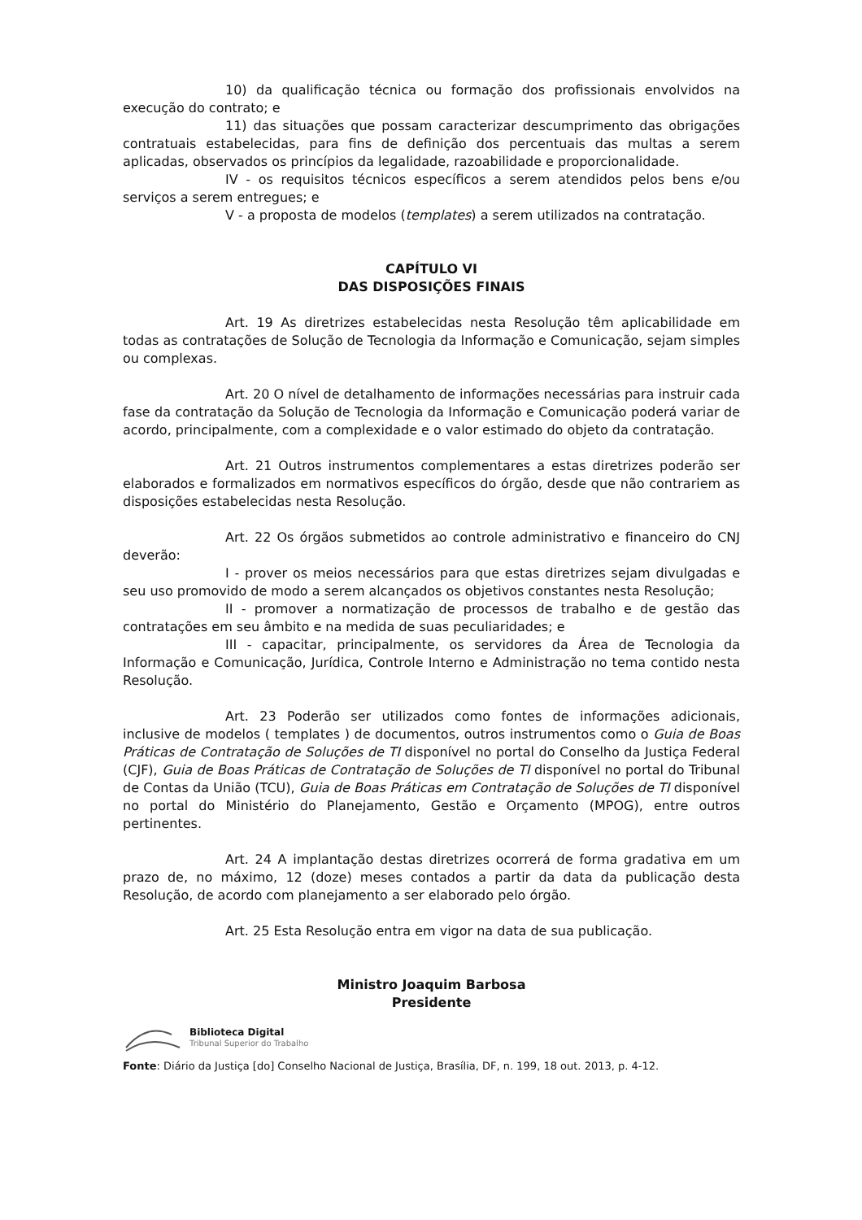10) da qualificação técnica ou formação dos profissionais envolvidos na execução do contrato; e
11) das situações que possam caracterizar descumprimento das obrigações contratuais estabelecidas, para fins de definição dos percentuais das multas a serem aplicadas, observados os princípios da legalidade, razoabilidade e proporcionalidade.
IV - os requisitos técnicos específicos a serem atendidos pelos bens e/ou serviços a serem entregues; e
V - a proposta de modelos (templates) a serem utilizados na contratação.
CAPÍTULO VI
DAS DISPOSIÇÕES FINAIS
Art. 19 As diretrizes estabelecidas nesta Resolução têm aplicabilidade em todas as contratações de Solução de Tecnologia da Informação e Comunicação, sejam simples ou complexas.
Art. 20 O nível de detalhamento de informações necessárias para instruir cada fase da contratação da Solução de Tecnologia da Informação e Comunicação poderá variar de acordo, principalmente, com a complexidade e o valor estimado do objeto da contratação.
Art. 21 Outros instrumentos complementares a estas diretrizes poderão ser elaborados e formalizados em normativos específicos do órgão, desde que não contrariem as disposições estabelecidas nesta Resolução.
Art. 22 Os órgãos submetidos ao controle administrativo e financeiro do CNJ deverão:
I - prover os meios necessários para que estas diretrizes sejam divulgadas e seu uso promovido de modo a serem alcançados os objetivos constantes nesta Resolução;
II - promover a normatização de processos de trabalho e de gestão das contratações em seu âmbito e na medida de suas peculiaridades; e
III - capacitar, principalmente, os servidores da Área de Tecnologia da Informação e Comunicação, Jurídica, Controle Interno e Administração no tema contido nesta Resolução.
Art. 23 Poderão ser utilizados como fontes de informações adicionais, inclusive de modelos ( templates ) de documentos, outros instrumentos como o Guia de Boas Práticas de Contratação de Soluções de TI disponível no portal do Conselho da Justiça Federal (CJF), Guia de Boas Práticas de Contratação de Soluções de TI disponível no portal do Tribunal de Contas da União (TCU), Guia de Boas Práticas em Contratação de Soluções de TI disponível no portal do Ministério do Planejamento, Gestão e Orçamento (MPOG), entre outros pertinentes.
Art. 24 A implantação destas diretrizes ocorrerá de forma gradativa em um prazo de, no máximo, 12 (doze) meses contados a partir da data da publicação desta Resolução, de acordo com planejamento a ser elaborado pelo órgão.
Art. 25 Esta Resolução entra em vigor na data de sua publicação.
Ministro Joaquim Barbosa
Presidente
Biblioteca Digital
Tribunal Superior do Trabalho
Fonte: Diário da Justiça [do] Conselho Nacional de Justiça, Brasília, DF, n. 199, 18 out. 2013, p. 4-12.